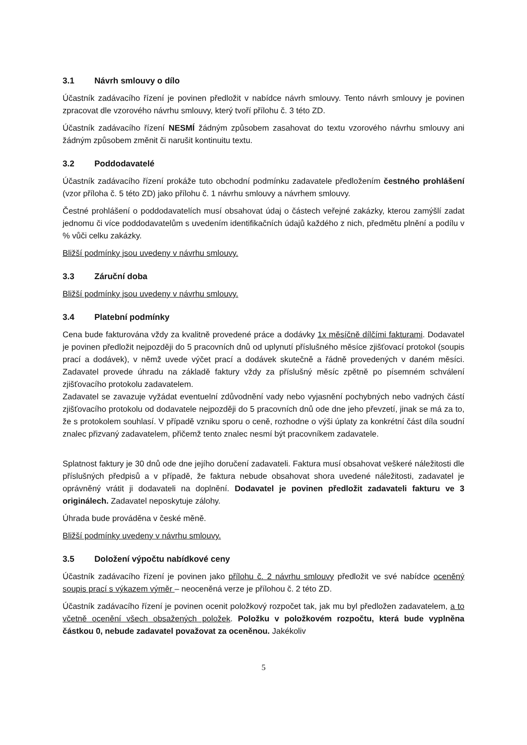3.1 Návrh smlouvy o dílo
Účastník zadávacího řízení je povinen předložit v nabídce návrh smlouvy. Tento návrh smlouvy je povinen zpracovat dle vzorového návrhu smlouvy, který tvoří přílohu č. 3 této ZD.
Účastník zadávacího řízení NESMÍ žádným způsobem zasahovat do textu vzorového návrhu smlouvy ani žádným způsobem změnit či narušit kontinuitu textu.
3.2 Poddodavatelé
Účastník zadávacího řízení prokáže tuto obchodní podmínku zadavatele předložením čestného prohlášení (vzor příloha č. 5 této ZD) jako přílohu č. 1 návrhu smlouvy a návrhem smlouvy.
Čestné prohlášení o poddodavatelích musí obsahovat údaj o částech veřejné zakázky, kterou zamýšlí zadat jednomu či více poddodavatelům s uvedením identifikačních údajů každého z nich, předmětu plnění a podílu v % vůči celku zakázky.
Bližší podmínky jsou uvedeny v návrhu smlouvy.
3.3 Záruční doba
Bližší podmínky jsou uvedeny v návrhu smlouvy.
3.4 Platební podmínky
Cena bude fakturována vždy za kvalitně provedené práce a dodávky 1x měsíčně dílčími fakturami. Dodavatel je povinen předložit nejpozději do 5 pracovních dnů od uplynutí příslušného měsíce zjišťovací protokol (soupis prací a dodávek), v němž uvede výčet prací a dodávek skutečně a řádně provedených v daném měsíci. Zadavatel provede úhradu na základě faktury vždy za příslušný měsíc zpětně po písemném schválení zjišťovacího protokolu zadavatelem.
Zadavatel se zavazuje vyžádat eventuelní zdůvodnění vady nebo vyjasnění pochybných nebo vadných částí zjišťovacího protokolu od dodavatele nejpozději do 5 pracovních dnů ode dne jeho převzetí, jinak se má za to, že s protokolem souhlasí. V případě vzniku sporu o ceně, rozhodne o výši úplaty za konkrétní část díla soudní znalec přizvaný zadavatelem, přičemž tento znalec nesmí být pracovníkem zadavatele.
Splatnost faktury je 30 dnů ode dne jejího doručení zadavateli. Faktura musí obsahovat veškeré náležitosti dle příslušných předpisů a v případě, že faktura nebude obsahovat shora uvedené náležitosti, zadavatel je oprávněný vrátit ji dodavateli na doplnění. Dodavatel je povinen předložit zadavateli fakturu ve 3 originálech. Zadavatel neposkytuje zálohy.
Úhrada bude prováděna v české měně.
Bližší podmínky uvedeny v návrhu smlouvy.
3.5 Doložení výpočtu nabídkové ceny
Účastník zadávacího řízení je povinen jako přílohu č. 2 návrhu smlouvy předložit ve své nabídce oceněný soupis prací s výkazem výměr – neoceněná verze je přílohou č. 2 této ZD.
Účastník zadávacího řízení je povinen ocenit položkový rozpočet tak, jak mu byl předložen zadavatelem, a to včetně ocenění všech obsažených položek. Položku v položkovém rozpočtu, která bude vyplněna částkou 0, nebude zadavatel považovat za oceněnou. Jakékoliv
5